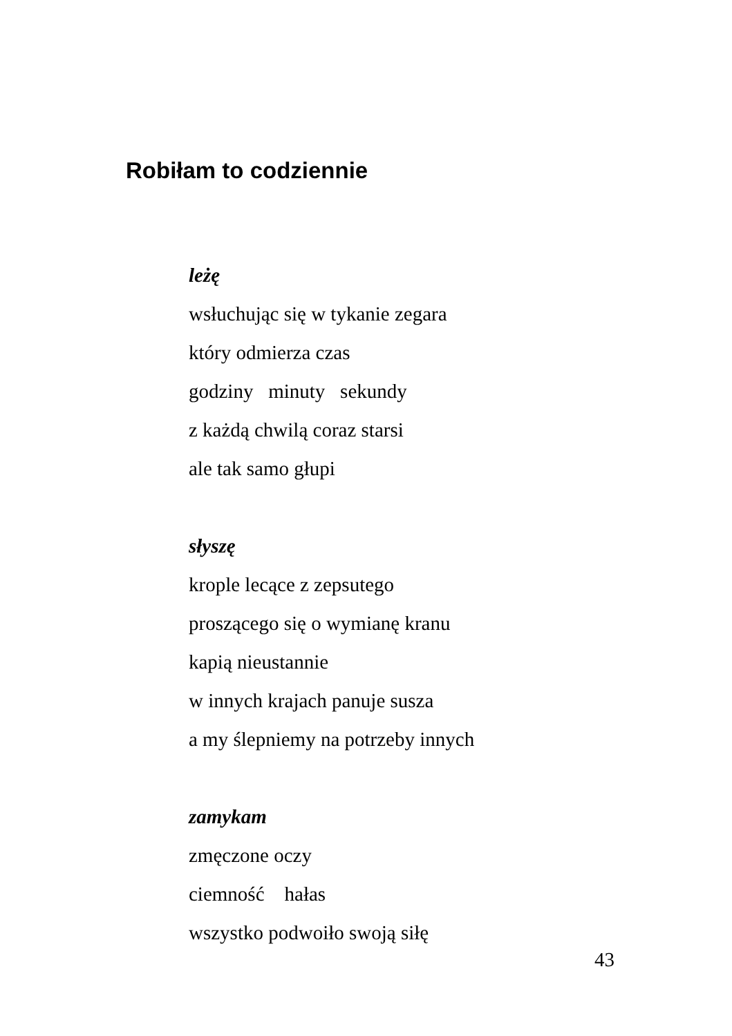Robiłam to codziennie
leżę
wsłuchując się w tykanie zegara
który odmierza czas
godziny minuty sekundy
z każdą chwilą coraz starsi
ale tak samo głupi
słyszę
krople lecące z zepsutego
proszącego się o wymianę kranu
kapią nieustannie
w innych krajach panuje susza
a my ślepniemy na potrzeby innych
zamykam
zmęczone oczy
ciemność hałas
wszystko podwoiło swoją siłę
43